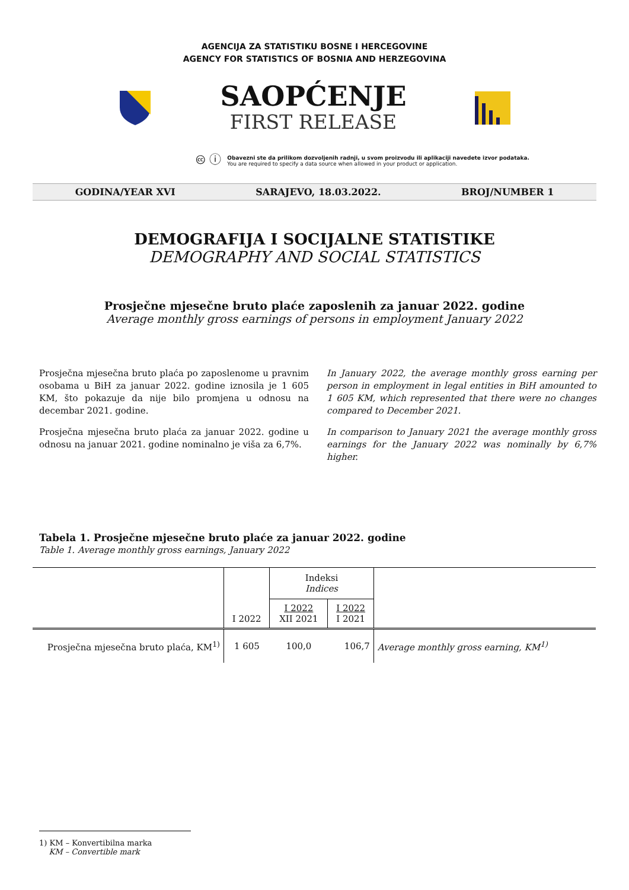AGENCIJA ZA STATISTIKU BOSNE I HERCEGOVINE
AGENCY FOR STATISTICS OF BOSNIA AND HERZEGOVINA
SAOPĆENJE
FIRST RELEASE
🅭 ⓘ
Obavezni ste da prilikom dozvoljenih radnji, u svom proizvodu ili aplikaciji navedete izvor podataka.
You are required to specify a data source when allowed in your product or application.
GODINA/YEAR XVI SARAJEVO, 18.03.2022. BROJ/NUMBER 1
DEMOGRAFIJA I SOCIJALNE STATISTIKE
DEMOGRAPHY AND SOCIAL STATISTICS
Prosječne mjesečne bruto plaće zaposlenih za januar 2022. godine
Average monthly gross earnings of persons in employment January 2022
Prosječna mjesečna bruto plaća po zaposlenome u pravnim osobama u BiH za januar 2022. godine iznosila je 1 605 KM, što pokazuje da nije bilo promjena u odnosu na decembar 2021. godine.
Prosječna mjesečna bruto plaća za januar 2022. godine u odnosu na januar 2021. godine nominalno je viša za 6,7%.
In January 2022, the average monthly gross earning per person in employment in legal entities in BiH amounted to 1 605 KM, which represented that there were no changes compared to December 2021.
In comparison to January 2021 the average monthly gross earnings for the January 2022 was nominally by 6,7% higher.
Tabela 1. Prosječne mjesečne bruto plaće za januar 2022. godine
Table 1. Average monthly gross earnings, January 2022
| | I 2022 | Indeksi Indices | | |
| --- | --- | --- | --- | --- |
| | | I 2022 XII 2021 | I 2022 I 2021 | |
| Prosječna mjesečna bruto plaća, KM<sup>1)</sup> | 1 605 | 100,0 | 106,7 | Average monthly gross earning, KM<sup>1)</sup> |
1) KM – Konvertibilna marka
KM – Convertible mark